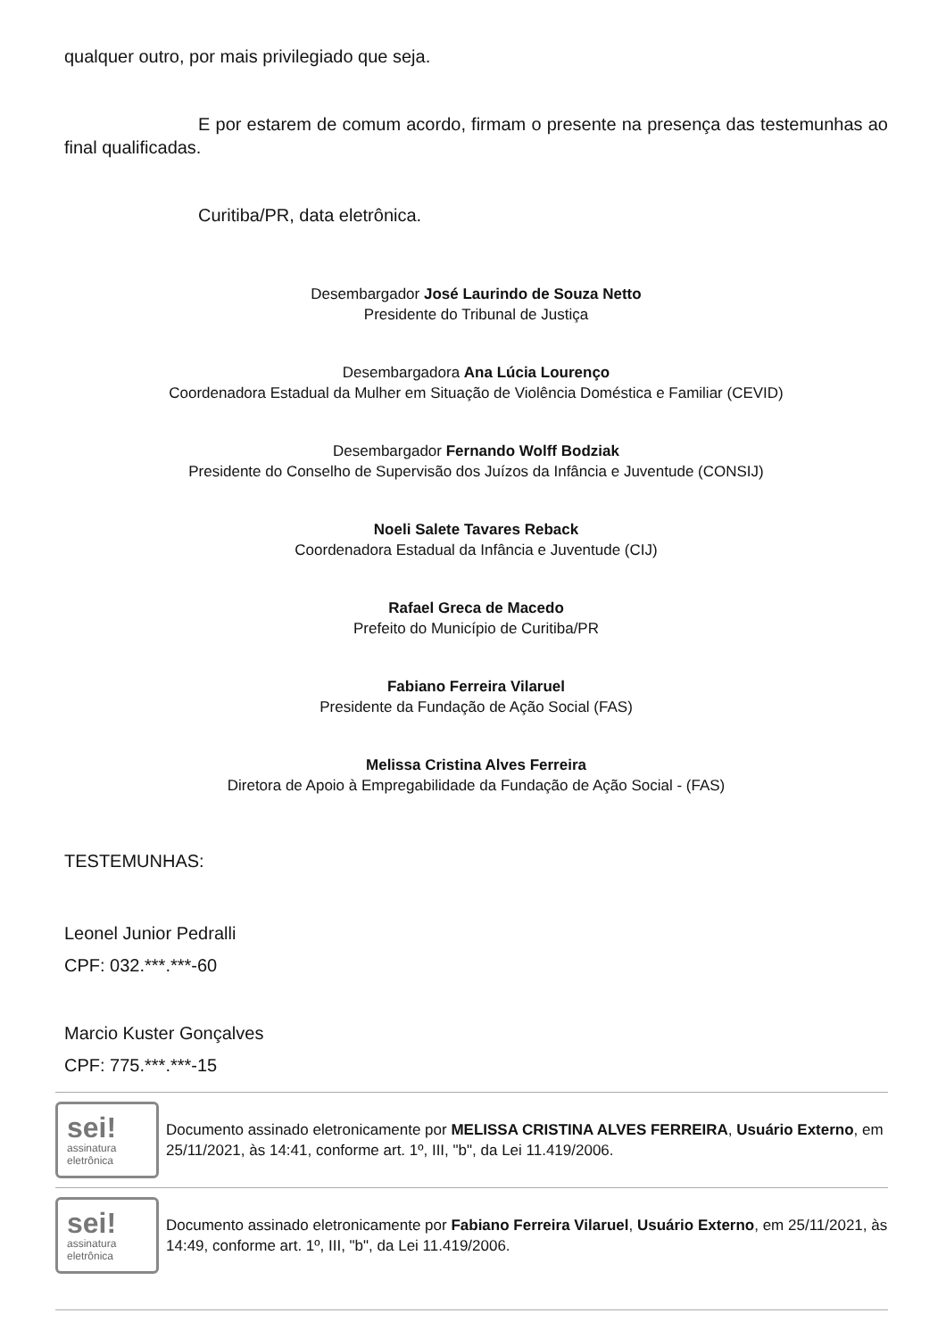qualquer outro, por mais privilegiado que seja.
E por estarem de comum acordo, firmam o presente na presença das testemunhas ao final qualificadas.
Curitiba/PR, data eletrônica.
Desembargador José Laurindo de Souza Netto
Presidente do Tribunal de Justiça
Desembargadora Ana Lúcia Lourenço
Coordenadora Estadual da Mulher em Situação de Violência Doméstica e Familiar (CEVID)
Desembargador Fernando Wolff Bodziak
Presidente do Conselho de Supervisão dos Juízos da Infância e Juventude (CONSIJ)
Noeli Salete Tavares Reback
Coordenadora Estadual da Infância e Juventude (CIJ)
Rafael Greca de Macedo
Prefeito do Município de Curitiba/PR
Fabiano Ferreira Vilaruel
Presidente da Fundação de Ação Social (FAS)
Melissa Cristina Alves Ferreira
Diretora de Apoio à Empregabilidade da Fundação de Ação Social - (FAS)
TESTEMUNHAS:
Leonel Junior Pedralli
CPF: 032.***.***-60
Marcio Kuster Gonçalves
CPF: 775.***.***-15
sei!
assinatura
eletrônica
Documento assinado eletronicamente por MELISSA CRISTINA ALVES FERREIRA, Usuário Externo, em 25/11/2021, às 14:41, conforme art. 1º, III, "b", da Lei 11.419/2006.
sei!
assinatura
eletrônica
Documento assinado eletronicamente por Fabiano Ferreira Vilaruel, Usuário Externo, em 25/11/2021, às 14:49, conforme art. 1º, III, "b", da Lei 11.419/2006.